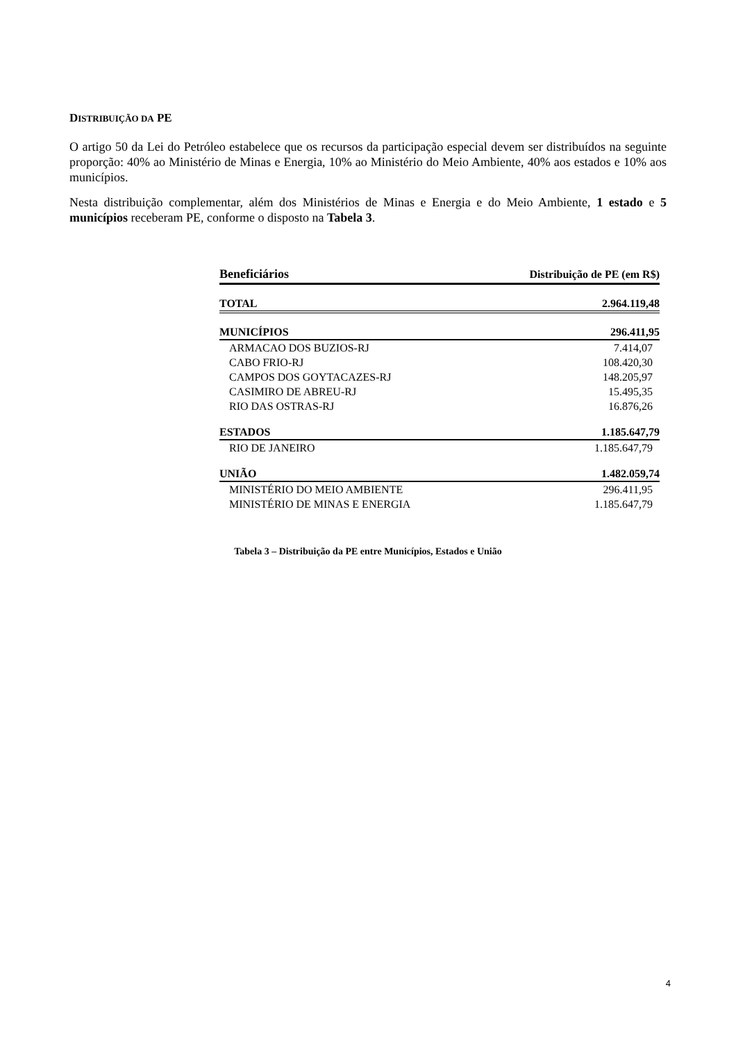DISTRIBUIÇÃO DA PE
O artigo 50 da Lei do Petróleo estabelece que os recursos da participação especial devem ser distribuídos na seguinte proporção: 40% ao Ministério de Minas e Energia, 10% ao Ministério do Meio Ambiente, 40% aos estados e 10% aos municípios.
Nesta distribuição complementar, além dos Ministérios de Minas e Energia e do Meio Ambiente, 1 estado e 5 municípios receberam PE, conforme o disposto na Tabela 3.
| Beneficiários | Distribuição de PE (em R$) |
| --- | --- |
| TOTAL | 2.964.119,48 |
| MUNICÍPIOS | 296.411,95 |
| ARMACAO DOS BUZIOS-RJ | 7.414,07 |
| CABO FRIO-RJ | 108.420,30 |
| CAMPOS DOS GOYTACAZES-RJ | 148.205,97 |
| CASIMIRO DE ABREU-RJ | 15.495,35 |
| RIO DAS OSTRAS-RJ | 16.876,26 |
| ESTADOS | 1.185.647,79 |
| RIO DE JANEIRO | 1.185.647,79 |
| UNIÃO | 1.482.059,74 |
| MINISTÉRIO DO MEIO AMBIENTE | 296.411,95 |
| MINISTÉRIO DE MINAS E ENERGIA | 1.185.647,79 |
Tabela 3 – Distribuição da PE entre Municípios, Estados e União
4